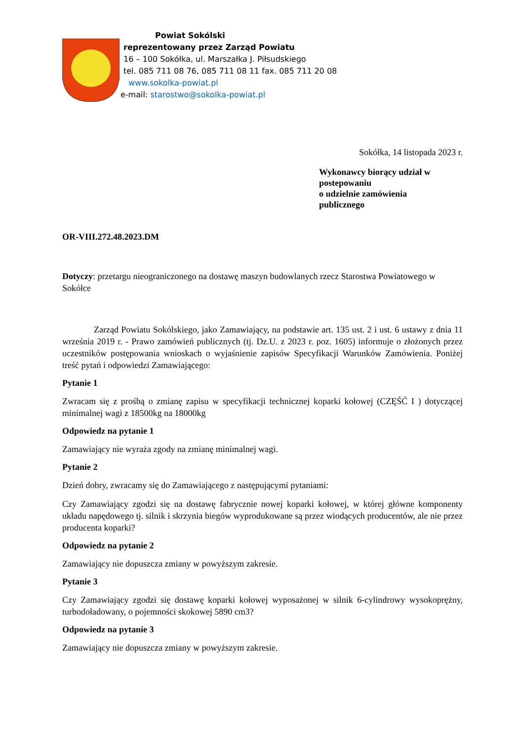Powiat Sokólski
reprezentowany przez Zarząd Powiatu
16 – 100 Sokółka, ul. Marszałka J. Piłsudskiego
tel. 085 711 08 76, 085 711 08 11 fax. 085 711 20 08
www.sokolka-powiat.pl
e-mail: starostwo@sokolka-powiat.pl
Sokółka, 14 listopada 2023 r.
Wykonawcy biorący udział w
postepowaniu
o udzielnie zamówienia
publicznego
OR-VIII.272.48.2023.DM
Dotyczy: przetargu nieograniczonego na dostawę maszyn budowlanych rzecz Starostwa Powiatowego w Sokółce
Zarząd Powiatu Sokólskiego, jako Zamawiający, na podstawie art. 135 ust. 2 i ust. 6 ustawy z dnia 11 września 2019 r. - Prawo zamówień publicznych (tj. Dz.U. z 2023 r. poz. 1605) informuje o złożonych przez uczestników postępowania wnioskach o wyjaśnienie zapisów Specyfikacji Warunków Zamówienia. Poniżej treść pytań i odpowiedzi Zamawiającego:
Pytanie 1
Zwracam się z prośbą o zmianę zapisu w specyfikacji technicznej koparki kołowej (CZĘŚĆ I ) dotyczącej minimalnej wagi z 18500kg na 18000kg
Odpowiedz na pytanie 1
Zamawiający nie wyraża zgody na zmianę minimalnej wagi.
Pytanie 2
Dzień dobry, zwracamy się do Zamawiającego z następującymi pytaniami:
Czy Zamawiający zgodzi się na dostawę fabrycznie nowej koparki kołowej, w której główne komponenty układu napędowego tj. silnik i skrzynia biegów wyprodukowane są przez wiodących producentów, ale nie przez producenta koparki?
Odpowiedz na pytanie 2
Zamawiający nie dopuszcza zmiany w powyższym zakresie.
Pytanie 3
Czy Zamawiający zgodzi się dostawę koparki kołowej wyposażonej w silnik 6-cylindrowy wysokoprężny, turbodoładowany, o pojemności skokowej 5890 cm3?
Odpowiedz na pytanie 3
Zamawiający nie dopuszcza zmiany w powyższym zakresie.